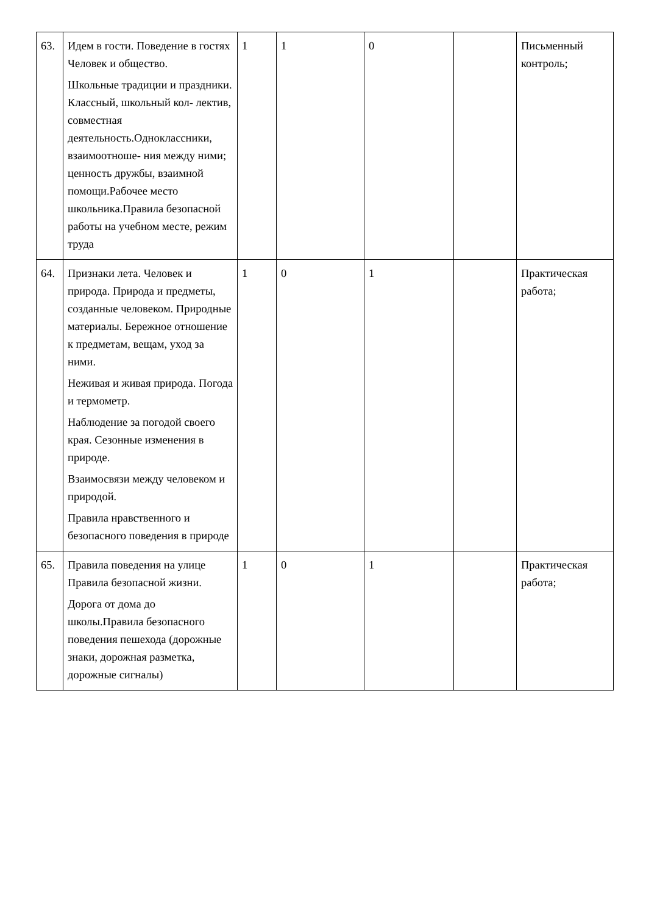| 63. | Идем в гости. Поведение в гостях Человек и общество. Школьные традиции и праздники. Классный, школьный кол- лектив, совместная деятельность.Одноклассники, взаимоотноше- ния между ними; ценность дружбы, взаимной помощи.Рабочее место школьника.Правила безопасной работы на учебном месте, режим труда | 1 | 1 | 0 | | Письменный контроль; |
| 64. | Признаки лета. Человек и природа. Природа и предметы, созданные человеком. Природные материалы. Бережное отношение к предметам, вещам, уход за ними. Неживая и живая природа. Погода и термометр. Наблюдение за погодой своего края. Сезонные изменения в природе. Взаимосвязи между человеком и природой. Правила нравственного и безопасного поведения в природе | 1 | 0 | 1 | | Практическая работа; |
| 65. | Правила поведения на улице Правила безопасной жизни. Дорога от дома до школы.Правила безопасного поведения пешехода (дорожные знаки, дорожная разметка, дорожные сигналы) | 1 | 0 | 1 | | Практическая работа; |